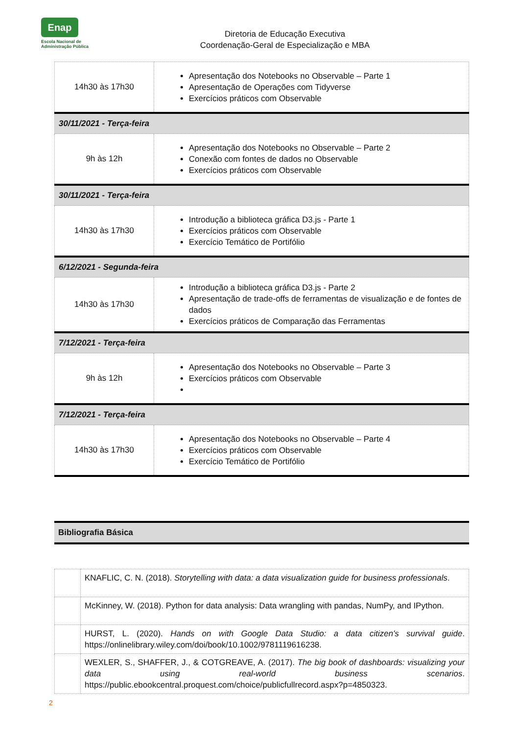Enap
Escola Nacional de
Administração Pública
Diretoria de Educação Executiva
Coordenação-Geral de Especialização e MBA
| 14h30 às 17h30 | Apresentação dos Notebooks no Observable – Parte 1 Apresentação de Operações com Tidyverse Exercícios práticos com Observable |
| 30/11/2021 - Terça-feira | |
| 9h às 12h | Apresentação dos Notebooks no Observable – Parte 2 Conexão com fontes de dados no Observable Exercícios práticos com Observable |
| 30/11/2021 - Terça-feira | |
| 14h30 às 17h30 | Introdução a biblioteca gráfica D3.js - Parte 1 Exercícios práticos com Observable Exercício Temático de Portifólio |
| 6/12/2021 - Segunda-feira | |
| 14h30 às 17h30 | Introdução a biblioteca gráfica D3.js - Parte 2 Apresentação de trade-offs de ferramentas de visualização e de fontes de dados Exercícios práticos de Comparação das Ferramentas |
| 7/12/2021 - Terça-feira | |
| 9h às 12h | Apresentação dos Notebooks no Observable – Parte 3 Exercícios práticos com Observable |
| 7/12/2021 - Terça-feira | |
| 14h30 às 17h30 | Apresentação dos Notebooks no Observable – Parte 4 Exercícios práticos com Observable Exercício Temático de Portifólio |
Bibliografia Básica
| | KNAFLIC, C. N. (2018). Storytelling with data: a data visualization guide for business professionals . |
| | McKinney, W. (2018). Python for data analysis: Data wrangling with pandas, NumPy, and IPython. |
| | HURST, L. (2020). Hands on with Google Data Studio: a data citizen's survival guide . https://onlinelibrary.wiley.com/doi/book/10.1002/9781119616238. |
| | WEXLER, S., SHAFFER, J., & COTGREAVE, A. (2017). The big book of dashboards: visualizing your data using real-world business scenarios . https://public.ebookcentral.proquest.com/choice/publicfullrecord.aspx?p=4850323. |
2